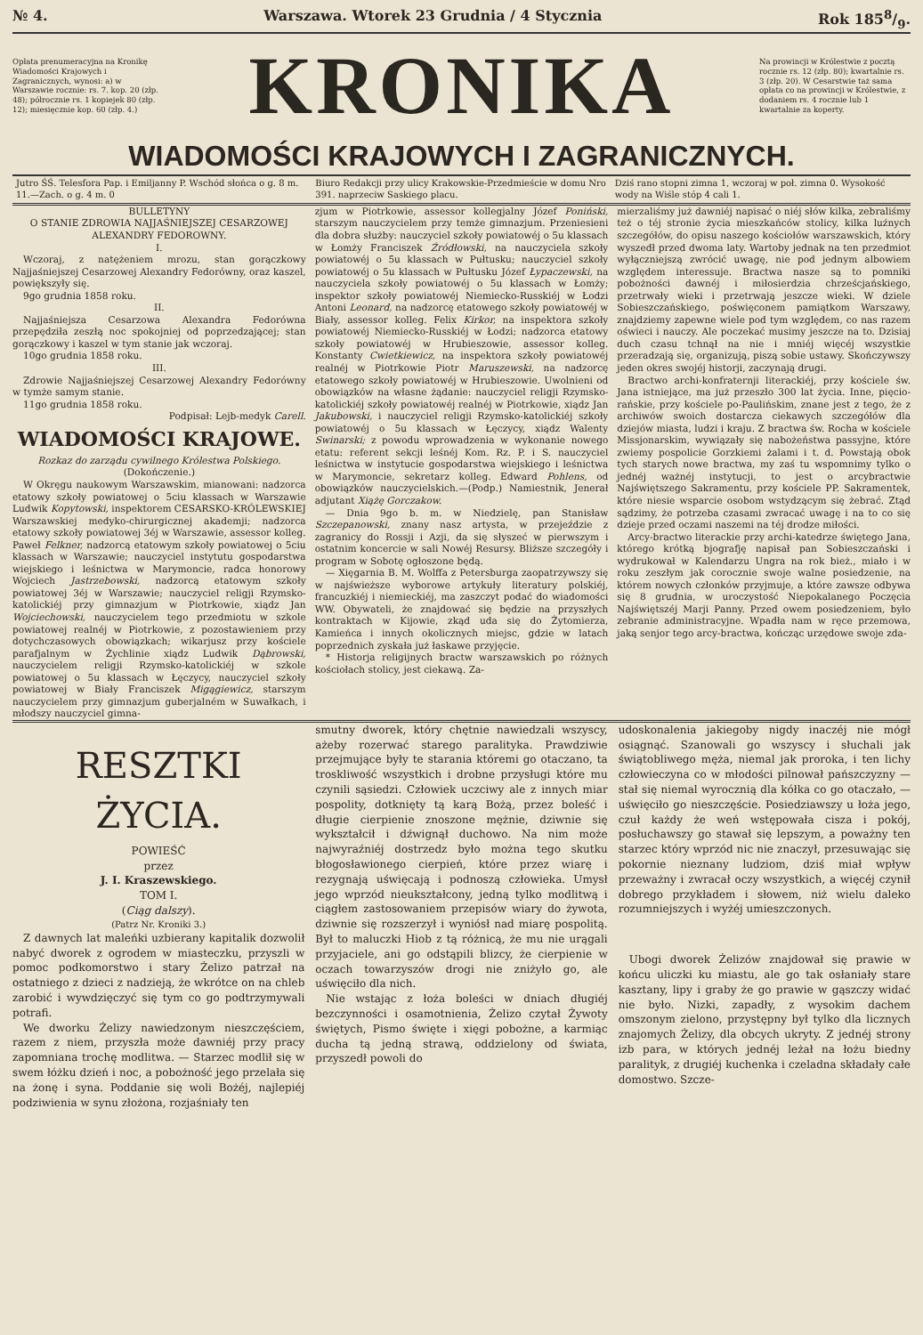№ 4. Warszawa. Wtorek 23 Grudnia / 4 Stycznia Rok 1858/9.
Opłata prenumeracyjna na Kronikę Wiadomości Krajowych i Zagranicznych, wynosi: a) w Warszawie rocznie: rs. 7. kop. 20 (złp. 48); półrocznie rs. 1 kopiejek 80 (złp. 12); miesięcznie kop. 60 (złp. 4.)
KRONIKA
Na prowincji w Królestwie z pocztą rocznie rs. 12 (złp. 80); kwartalnie rs. 3 (złp. 20). W Cesarstwie taż sama opłata co na prowincji w Królestwie, z dodaniem rs. 4 rocznie lub 1 kwartalnie za koperty.
WIADOMOŚCI KRAJOWYCH I ZAGRANICZNYCH.
Jutro ŚŚ. Telesfora Pap. i Emiljanny P. Wschód słońca o g. 8 m. 11.—Zach. o g. 4 m. 0
Biuro Redakcji przy ulicy Krakowskie-Przedmieście w domu Nro 391. naprzeciw Saskiego placu.
Dziś rano stopni zimna 1, wczoraj w poł. zimna 0. Wysokość wody na Wiśle stóp 4 cali 1.
BULLETYNY
O STANIE ZDROWIA NAJJAŚNIEJSZEJ CESARZOWEJ ALEXANDRY FEDOROWNY.
I.
Wczoraj, z natężeniem mrozu, stan gorączkowy Najjaśniejszej Cesarzowej Alexandry Fedorówny, oraz kaszel, powiększyły się.
9go grudnia 1858 roku.
II.
Najjaśniejsza Cesarzowa Alexandra Fedorówna przepędziła zeszłą noc spokojniej od poprzedzającej; stan gorączkowy i kaszel w tym stanie jak wczoraj.
10go grudnia 1858 roku.
III.
Zdrowie Najjaśniejszej Cesarzowej Alexandry Fedorówny w tymże samym stanie.
11go grudnia 1858 roku.
Podpisał: Lejb-medyk Carell.
WIADOMOŚCI KRAJOWE.
Rozkaz do zarządu cywilnego Królestwa Polskiego.
(Dokończenie.)
W Okręgu naukowym Warszawskim, mianowani: nadzorca etatowy szkoły powiatowej o 5ciu klassach w Warszawie Ludwik Kopytowski, inspektorem CESARSKO-KRÓLEWSKIEJ Warszawskiej medyko-chirurgicznej akademji; nadzorca etatowy szkoły powiatowej 3éj w Warszawie, assessor kolleg. Paweł Felkner, nadzorcą etatowym szkoły powiatowej o 5ciu klassach w Warszawie; nauczyciel instytutu gospodarstwa wiejskiego i leśnictwa w Marymoncie, radca honorowy Wojciech Jastrzebowski, nadzorcą etatowym szkoły powiatowej 3éj w Warszawie; nauczyciel religji Rzymsko-katolickiéj przy gimnazjum w Piotrkowie, xiądz Jan Wojciechowski, nauczycielem tego przedmiotu w szkole powiatowej realnéj w Piotrkowie, z pozostawieniem przy dotychczasowych obowiązkach; wikarjusz przy kościele parafjalnym w Żychlinie xiądz Ludwik Dąbrowski, nauczycielem religji Rzymsko-katolickiéj w szkole powiatowej o 5u klassach w Łęczycy, nauczyciel szkoły powiatowej w Biały Franciszek Migągiewicz, starszym nauczycielem przy gimnazjum guberjalném w Suwałkach, i młodszy nauczyciel gimna-
zjum w Piotrkowie, assessor kollegjalny Józef Poniński, starszym nauczycielem przy temże gimnazjum. Przeniesieni dla dobra służby: nauczyciel szkoły powiatowéj o 5u klassach w Łomży Franciszek Źródłowski, na nauczyciela szkoły powiatowéj o 5u klassach w Pułtusku; nauczyciel szkoły powiatowéj o 5u klassach w Pułtusku Józef Łypaczewski, na nauczyciela szkoły powiatowéj o 5u klassach w Łomży; inspektor szkoły powiatowéj Niemiecko-Russkiéj w Łodzi Antoni Leonard, na nadzorcę etatowego szkoły powiatowéj w Biały, assessor kolleg. Felix Kirkor, na inspektora szkoły powiatowéj Niemiecko-Russkiéj w Łodzi; nadzorca etatowy szkoły powiatowéj w Hrubieszowie, assessor kolleg. Konstanty Cwietkiewicz, na inspektora szkoły powiatowéj realnéj w Piotrkowie Piotr Maruszewski, na nadzorcę etatowego szkoły powiatowéj w Hrubieszowie. Uwolnieni od obowiązków na własne żądanie: nauczyciel religji Rzymsko-katolickiéj szkoły powiatowéj realnéj w Piotrkowie, xiądz Jan Jakubowski, i nauczyciel religji Rzymsko-katolickiéj szkoły powiatowéj o 5u klassach w Łęczycy, xiądz Walenty Swinarski; z powodu wprowadzenia w wykonanie nowego etatu: referent sekcji leśnéj Kom. Rz. P. i S. nauczyciel leśnictwa w instytucie gospodarstwa wiejskiego i leśnictwa w Marymoncie, sekretarz kolleg. Edward Pohlens, od obowiązków nauczycielskich.—(Podp.) Namiestnik, Jenerał adjutant Xiążę Gorczakow.
— Dnia 9go b. m. w Niedzielę, pan Stanisław Szczepanowski, znany nasz artysta, w przejeździe z zagranicy do Rossji i Azji, da się słyszeć w pierwszym i ostatnim koncercie w sali Nowéj Resursy. Bliższe szczegóły i program w Sobotę ogłoszone będą.
— Xięgarnia B. M. Wolffa z Petersburga zaopatrzywszy się w najświeższe wyborowe artykuły literatury polskiéj, francuzkiéj i niemieckiéj, ma zaszczyt podać do wiadomości WW. Obywateli, że znajdować się będzie na przyszłych kontraktach w Kijowie, zkąd uda się do Żytomierza, Kamieńca i innych okolicznych miejsc, gdzie w latach poprzednich zyskała już łaskawe przyjęcie.
* Historja religijnych bractw warszawskich po różnych kościołach stolicy, jest ciekawą. Za-
mierzaliśmy już dawniéj napisać o niéj słów kilka, zebraliśmy też o téj stronie życia mieszkańców stolicy, kilka luźnych szczegółów, do opisu naszego kościołów warszawskich, który wyszedł przed dwoma laty. Wartoby jednak na ten przedmiot wyłączniejszą zwrócić uwagę, nie pod jednym albowiem względem interessuje. Bractwa nasze są to pomniki pobożności dawnéj i miłosierdzia chrześcjańskiego, przetrwały wieki i przetrwają jeszcze wieki. W dziele Sobieszczańskiego, poświęconem pamiątkom Warszawy, znajdziemy zapewne wiele pod tym względem, co nas razem oświeci i nauczy. Ale poczekać musimy jeszcze na to. Dzisiaj duch czasu tchnął na nie i mniéj więcéj wszystkie przeradzają się, organizują, piszą sobie ustawy. Skończywszy jeden okres swojéj historji, zaczynają drugi.
Bractwo archi-konfraternji literackiéj, przy kościele św. Jana istniejące, ma już przeszło 300 lat życia. Inne, pięcio-rańskie, przy kościele po-Paulińskim, znane jest z tego, że z archiwów swoich dostarcza ciekawych szczegółów dla dziejów miasta, ludzi i kraju. Z bractwa św. Rocha w kościele Missjonarskim, wywiązały się nabożeństwa passyjne, które zwiemy pospolicie Gorzkiemi żalami i t. d. Powstają obok tych starych nowe bractwa, my zaś tu wspomnimy tylko o jednéj ważnéj instytucji, to jest o arcybractwie Najświętszego Sakramentu, przy kościele PP. Sakramentek, które niesie wsparcie osobom wstydzącym się żebrać. Ztąd sądzimy, że potrzeba czasami zwracać uwagę i na to co się dzieje przed oczami naszemi na téj drodze miłości.
Arcy-bractwo literackie przy archi-katedrze świętego Jana, którego krótką bjografję napisał pan Sobieszczański i wydrukował w Kalendarzu Ungra na rok bież., miało i w roku zeszłym jak corocznie swoje walne posiedzenie, na którem nowych członków przyjmuje, a które zawsze odbywa się 8 grudnia, w uroczystość Niepokalanego Poczęcia Najświętszéj Marji Panny. Przed owem posiedzeniem, było zebranie administracyjne. Wpadła nam w ręce przemowa, jaką senjor tego arcy-bractwa, kończąc urzędowe swoje zda-
RESZTKI ŻYCIA.
POWIEŚĆ
przez
J. I. Kraszewskiego.
TOM I.
(Ciąg dalszy).
(Patrz Nr. Kroniki 3.)
Z dawnych lat maleńki uzbierany kapitalik dozwolił nabyć dworek z ogrodem w miasteczku, przyszli w pomoc podkomorstwo i stary Żelizo patrzał na ostatniego z dzieci z nadzieją, że wkrótce on na chleb zarobić i wywdzięczyć się tym co go podtrzymywali potrafi.
We dworku Żelizy nawiedzonym nieszczęściem, razem z niem, przyszła może dawniéj przy pracy zapomniana trochę modlitwa. — Starzec modlił się w swem łóżku dzień i noc, a pobożność jego przelała się na żonę i syna. Poddanie się woli Bożéj, najlepiéj podziwienia w synu złożona, rozjaśniały ten
smutny dworek, który chętnie nawiedzali wszyscy, ażeby rozerwać starego paralityka. Prawdziwie przejmujące były te starania któremi go otaczano, ta troskliwość wszystkich i drobne przysługi które mu czynili sąsiedzi. Człowiek uczciwy ale z innych miar pospolity, dotknięty tą karą Bożą, przez boleść i długie cierpienie znoszone mężnie, dziwnie się wykształcił i dźwignął duchowo. Na nim może najwyraźniéj dostrzedz było można tego skutku błogosławionego cierpień, które przez wiarę i rezygnają uświęcają i podnoszą człowieka. Umysł jego wprzód nieukształcony, jedną tylko modlitwą i ciągłem zastosowaniem przepisów wiary do żywota, dziwnie się rozszerzył i wyniósł nad miarę pospolitą. Był to maluczki Hiob z tą różnicą, że mu nie urągali przyjaciele, ani go odstąpili blizcy, że cierpienie w oczach towarzyszów drogi nie zniżyło go, ale uświęciło dla nich.
Nie wstając z łoża boleści w dniach długiéj bezczynności i osamotnienia, Żelizo czytał Żywoty świętych, Pismo święte i xięgi pobożne, a karmiąc ducha tą jedną strawą, oddzielony od świata, przyszedł powoli do
udoskonalenia jakiegoby nigdy inaczéj nie mógł osiągnąć. Szanowali go wszyscy i słuchali jak świątobliwego męża, niemal jak proroka, i ten lichy człowieczyna co w młodości pilnował pańszczyzny — stał się niemal wyrocznią dla kółka co go otaczało, — uświęciło go nieszczęście. Posiedziawszy u łoża jego, czuł każdy że weń wstępowała cisza i pokój, posłuchawszy go stawał się lepszym, a poważny ten starzec który wprzód nic nie znaczył, przesuwając się pokornie nieznany ludziom, dziś miał wpływ przeważny i zwracał oczy wszystkich, a więcéj czynił dobrego przykładem i słowem, niż wielu daleko rozumniejszych i wyżéj umieszczonych.
Ubogi dworek Żelizów znajdował się prawie w końcu uliczki ku miastu, ale go tak osłaniały stare kasztany, lipy i graby że go prawie w gąszczy widać nie było. Nizki, zapadły, z wysokim dachem omszonym zielono, przystępny był tylko dla licznych znajomych Żelizy, dla obcych ukryty. Z jednéj strony izb para, w których jednéj leżał na łożu biedny paralityk, z drugiéj kuchenka i czeladna składały całe domostwo. Szcze-